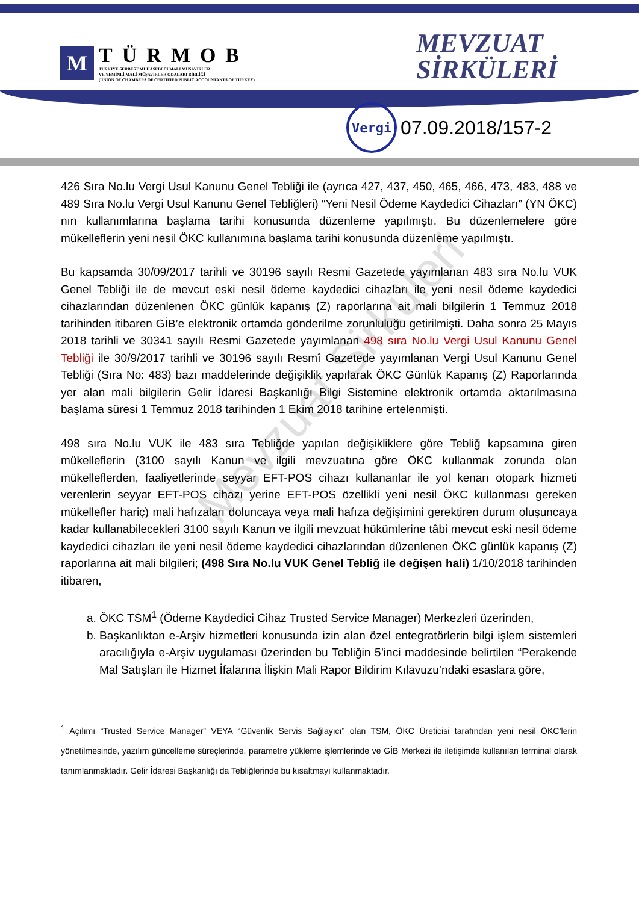M
TÜRMOB
TÜRKİYE SERBEST MUHASEBECİ MALİ MÜŞAVİRLER
VE YEMİNLİ MALİ MÜŞAVİRLER ODALARI BİRLİĞİ
(UNION OF CHAMBERS OF CERTIFIED PUBLIC ACCOUNTANTS OF TURKEY)
MEVZUAT
SİRKÜLERİ
Vergi
07.09.2018/157-2
426 Sıra No.lu Vergi Usul Kanunu Genel Tebliği ile (ayrıca 427, 437, 450, 465, 466, 473, 483, 488 ve 489 Sıra No.lu Vergi Usul Kanunu Genel Tebliğleri) “Yeni Nesil Ödeme Kaydedici Cihazları” (YN ÖKC) nın kullanımlarına başlama tarihi konusunda düzenleme yapılmıştı. Bu düzenlemelere göre mükelleflerin yeni nesil ÖKC kullanımına başlama tarihi konusunda düzenleme yapılmıştı.
Bu kapsamda 30/09/2017 tarihli ve 30196 sayılı Resmi Gazetede yayımlanan 483 sıra No.lu VUK Genel Tebliği ile de mevcut eski nesil ödeme kaydedici cihazları ile yeni nesil ödeme kaydedici cihazlarından düzenlenen ÖKC günlük kapanış (Z) raporlarına ait mali bilgilerin 1 Temmuz 2018 tarihinden itibaren GİB’e elektronik ortamda gönderilme zorunluluğu getirilmişti. Daha sonra 25 Mayıs 2018 tarihli ve 30341 sayılı Resmi Gazetede yayımlanan 498 sıra No.lu Vergi Usul Kanunu Genel Tebliği ile 30/9/2017 tarihli ve 30196 sayılı Resmî Gazetede yayımlanan Vergi Usul Kanunu Genel Tebliği (Sıra No: 483) bazı maddelerinde değişiklik yapılarak ÖKC Günlük Kapanış (Z) Raporlarında yer alan mali bilgilerin Gelir İdaresi Başkanlığı Bilgi Sistemine elektronik ortamda aktarılmasına başlama süresi 1 Temmuz 2018 tarihinden 1 Ekim 2018 tarihine ertelenmişti.
498 sıra No.lu VUK ile 483 sıra Tebliğde yapılan değişikliklere göre Tebliğ kapsamına giren mükelleflerin (3100 sayılı Kanun ve ilgili mevzuatına göre ÖKC kullanmak zorunda olan mükelleflerden, faaliyetlerinde seyyar EFT-POS cihazı kullananlar ile yol kenarı otopark hizmeti verenlerin seyyar EFT-POS cihazı yerine EFT-POS özellikli yeni nesil ÖKC kullanması gereken mükellefler hariç) mali hafızaları doluncaya veya mali hafıza değişimini gerektiren durum oluşuncaya kadar kullanabilecekleri 3100 sayılı Kanun ve ilgili mevzuat hükümlerine tâbi mevcut eski nesil ödeme kaydedici cihazları ile yeni nesil ödeme kaydedici cihazlarından düzenlenen ÖKC günlük kapanış (Z) raporlarına ait mali bilgileri; (498 Sıra No.lu VUK Genel Tebliğ ile değişen hali) 1/10/2018 tarihinden itibaren,
a. ÖKC TSM<sup>1</sup> (Ödeme Kaydedici Cihaz Trusted Service Manager) Merkezleri üzerinden,
b. Başkanlıktan e-Arşiv hizmetleri konusunda izin alan özel entegratörlerin bilgi işlem sistemleri aracılığıyla e-Arşiv uygulaması üzerinden bu Tebliğin 5’inci maddesinde belirtilen “Perakende Mal Satışları ile Hizmet İfalarına İlişkin Mali Rapor Bildirim Kılavuzu’ndaki esaslara göre,
<sup>1</sup> Açılımı “Trusted Service Manager” VEYA “Güvenlik Servis Sağlayıcı” olan TSM, ÖKC Üreticisi tarafından yeni nesil ÖKC’lerin yönetilmesinde, yazılım güncelleme süreçlerinde, parametre yükleme işlemlerinde ve GİB Merkezi ile iletişimde kullanılan terminal olarak tanımlanmaktadır. Gelir İdaresi Başkanlığı da Tebliğlerinde bu kısaltmayı kullanmaktadır.
Mevzuat Sirküleri